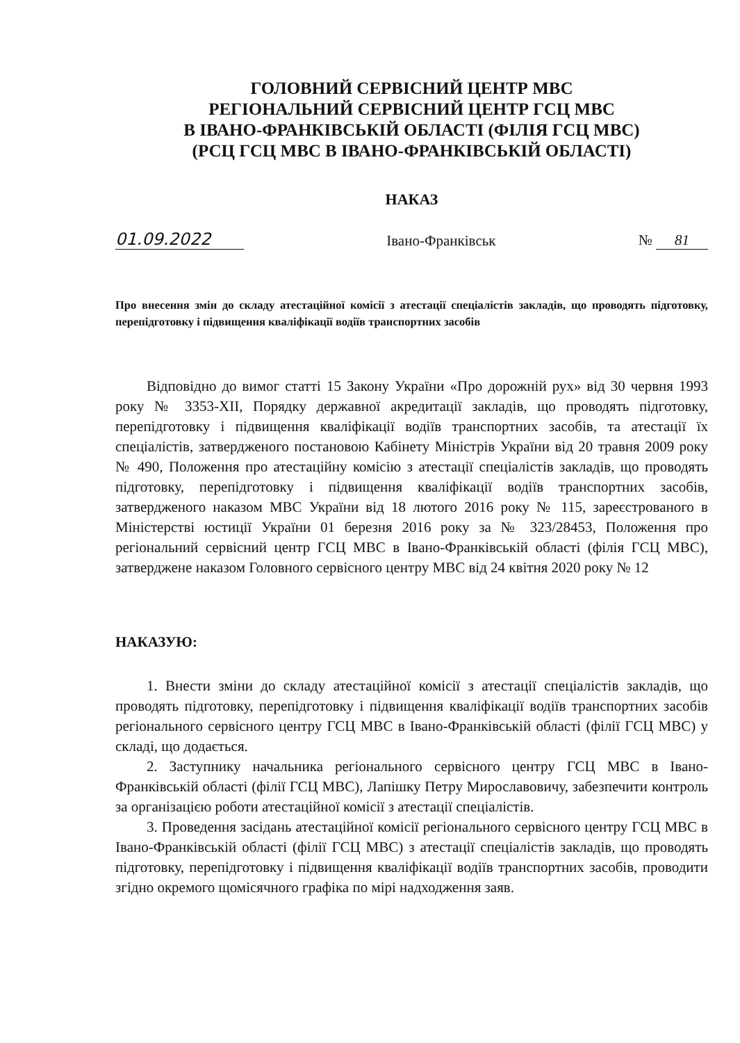ГОЛОВНИЙ СЕРВІСНИЙ ЦЕНТР МВС
РЕГІОНАЛЬНИЙ СЕРВІСНИЙ ЦЕНТР ГСЦ МВС
В ІВАНО-ФРАНКІВСЬКІЙ ОБЛАСТІ (ФІЛІЯ ГСЦ МВС)
(РСЦ ГСЦ МВС В ІВАНО-ФРАНКІВСЬКІЙ ОБЛАСТІ)
НАКАЗ
01.09.2022
Івано-Франківськ
№ 81
Про внесення змін до складу атестаційної комісії з атестації спеціалістів закладів, що проводять підготовку, перепідготовку і підвищення кваліфікації водіїв транспортних засобів
Відповідно до вимог статті 15 Закону України «Про дорожній рух» від 30 червня 1993 року № 3353-XII, Порядку державної акредитації закладів, що проводять підготовку, перепідготовку і підвищення кваліфікації водіїв транспортних засобів, та атестації їх спеціалістів, затвердженого постановою Кабінету Міністрів України від 20 травня 2009 року № 490, Положення про атестаційну комісію з атестації спеціалістів закладів, що проводять підготовку, перепідготовку і підвищення кваліфікації водіїв транспортних засобів, затвердженого наказом МВС України від 18 лютого 2016 року № 115, зареєстрованого в Міністерстві юстиції України 01 березня 2016 року за № 323/28453, Положення про регіональний сервісний центр ГСЦ МВС в Івано-Франківській області (філія ГСЦ МВС), затверджене наказом Головного сервісного центру МВС від 24 квітня 2020 року № 12
НАКАЗУЮ:
1. Внести зміни до складу атестаційної комісії з атестації спеціалістів закладів, що проводять підготовку, перепідготовку і підвищення кваліфікації водіїв транспортних засобів регіонального сервісного центру ГСЦ МВС в Івано-Франківській області (філії ГСЦ МВС) у складі, що додається.
2. Заступнику начальника регіонального сервісного центру ГСЦ МВС в Івано-Франківській області (філії ГСЦ МВС), Лапішку Петру Мирославовичу, забезпечити контроль за організацією роботи атестаційної комісії з атестації спеціалістів.
3. Проведення засідань атестаційної комісії регіонального сервісного центру ГСЦ МВС в Івано-Франківській області (філії ГСЦ МВС) з атестації спеціалістів закладів, що проводять підготовку, перепідготовку і підвищення кваліфікації водіїв транспортних засобів, проводити згідно окремого щомісячного графіка по мірі надходження заяв.